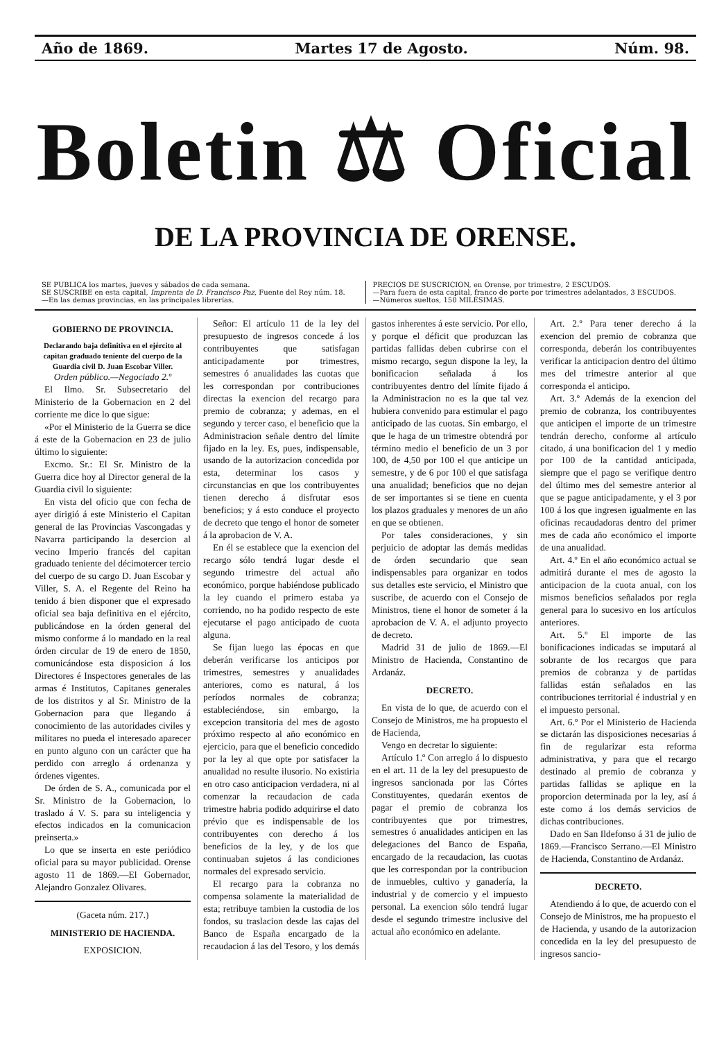Año de 1869. Martes 17 de Agosto. Núm. 98.
Boletin ⚖ Oficial
DE LA PROVINCIA DE ORENSE.
SE PUBLICA los martes, jueves y sábados de cada semana.
SE SUSCRIBE en esta capital, Imprenta de D. Francisco Paz, Fuente del Rey núm. 18.
—En las demas provincias, en las principales librerías.
PRECIOS DE SUSCRICION, en Orense, por trimestre, 2 ESCUDOS.
—Para fuera de esta capital, franco de porte por trimestres adelantados, 3 ESCUDOS.
—Números sueltos, 150 MILÉSIMAS.
GOBIERNO DE PROVINCIA.
Declarando baja definitiva en el ejército al capitan graduado teniente del cuerpo de la Guardia civil D. Juan Escobar Viller.
Orden público.—Negociado 2.º
El Ilmo. Sr. Subsecretario del Ministerio de la Gobernacion en 2 del corriente me dice lo que sigue:
«Por el Ministerio de la Guerra se dice á este de la Gobernacion en 23 de julio último lo siguiente:
Excmo. Sr.: El Sr. Ministro de la Guerra dice hoy al Director general de la Guardia civil lo siguiente:
En vista del oficio que con fecha de ayer dirigió á este Ministerio el Capitan general de las Provincias Vascongadas y Navarra participando la desercion al vecino Imperio francés del capitan graduado teniente del décimotercer tercio del cuerpo de su cargo D. Juan Escobar y Viller, S. A. el Regente del Reino ha tenido á bien disponer que el expresado oficial sea baja definitiva en el ejército, publicándose en la órden general del mismo conforme á lo mandado en la real órden circular de 19 de enero de 1850, comunicándose esta disposicion á los Directores é Inspectores generales de las armas é Institutos, Capitanes generales de los distritos y al Sr. Ministro de la Gobernacion para que llegando á conocimiento de las autoridades civiles y militares no pueda el interesado aparecer en punto alguno con un carácter que ha perdido con arreglo á ordenanza y órdenes vigentes.
De órden de S. A., comunicada por el Sr. Ministro de la Gobernacion, lo traslado á V. S. para su inteligencia y efectos indicados en la comunicacion preinserta.»
Lo que se inserta en este periódico oficial para su mayor publicidad. Orense agosto 11 de 1869.—El Gobernador, Alejandro Gonzalez Olivares.
(Gaceta núm. 217.)
MINISTERIO DE HACIENDA.
EXPOSICION.
Señor: El artículo 11 de la ley del presupuesto de ingresos concede á los contribuyentes que satisfagan anticipadamente por trimestres, semestres ó anualidades las cuotas que les correspondan por contribuciones directas la exencion del recargo para premio de cobranza; y ademas, en el segundo y tercer caso, el beneficio que la Administracion señale dentro del límite fijado en la ley. Es, pues, indispensable, usando de la autorizacion concedida por esta, determinar los casos y circunstancias en que los contribuyentes tienen derecho á disfrutar esos beneficios; y á esto conduce el proyecto de decreto que tengo el honor de someter á la aprobacion de V. A.
En él se establece que la exencion del recargo sólo tendrá lugar desde el segundo trimestre del actual año económico, porque habiéndose publicado la ley cuando el primero estaba ya corriendo, no ha podido respecto de este ejecutarse el pago anticipado de cuota alguna.
Se fijan luego las épocas en que deberán verificarse los anticipos por trimestres, semestres y anualidades anteriores, como es natural, á los períodos normales de cobranza; estableciéndose, sin embargo, la excepcion transitoria del mes de agosto próximo respecto al año económico en ejercicio, para que el beneficio concedido por la ley al que opte por satisfacer la anualidad no resulte ilusorio. No existiria en otro caso anticipacion verdadera, ni al comenzar la recaudacion de cada trimestre habria podido adquirirse el dato prévio que es indispensable de los contribuyentes con derecho á los beneficios de la ley, y de los que continuaban sujetos á las condiciones normales del expresado servicio.
El recargo para la cobranza no compensa solamente la materialidad de esta; retribuye tambien la custodia de los fondos, su traslacion desde las cajas del Banco de España encargado de la recaudacion á las del Tesoro, y los demás gastos inherentes á este servicio. Por ello, y porque el déficit que produzcan las partidas fallidas deben cubrirse con el mismo recargo, segun dispone la ley, la bonificacion señalada á los contribuyentes dentro del límite fijado á la Administracion no es la que tal vez hubiera convenido para estimular el pago anticipado de las cuotas. Sin embargo, el que le haga de un trimestre obtendrá por término medio el beneficio de un 3 por 100, de 4,50 por 100 el que anticipe un semestre, y de 6 por 100 el que satisfaga una anualidad; beneficios que no dejan de ser importantes si se tiene en cuenta los plazos graduales y menores de un año en que se obtienen.
Por tales consideraciones, y sin perjuicio de adoptar las demás medidas de órden secundario que sean indispensables para organizar en todos sus detalles este servicio, el Ministro que suscribe, de acuerdo con el Consejo de Ministros, tiene el honor de someter á la aprobacion de V. A. el adjunto proyecto de decreto.
Madrid 31 de julio de 1869.—El Ministro de Hacienda, Constantino de Ardanáz.
DECRETO.
En vista de lo que, de acuerdo con el Consejo de Ministros, me ha propuesto el de Hacienda,
Vengo en decretar lo siguiente:
Artículo 1.º Con arreglo á lo dispuesto en el art. 11 de la ley del presupuesto de ingresos sancionada por las Córtes Constituyentes, quedarán exentos de pagar el premio de cobranza los contribuyentes que por trimestres, semestres ó anualidades anticipen en las delegaciones del Banco de España, encargado de la recaudacion, las cuotas que les correspondan por la contribucion de inmuebles, cultivo y ganadería, la industrial y de comercio y el impuesto personal. La exencion sólo tendrá lugar desde el segundo trimestre inclusive del actual año económico en adelante.
Art. 2.º Para tener derecho á la exencion del premio de cobranza que corresponda, deberán los contribuyentes verificar la anticipacion dentro del último mes del trimestre anterior al que corresponda el anticipo.
Art. 3.º Además de la exencion del premio de cobranza, los contribuyentes que anticipen el importe de un trimestre tendrán derecho, conforme al artículo citado, á una bonificacion del 1 y medio por 100 de la cantidad anticipada, siempre que el pago se verifique dentro del último mes del semestre anterior al que se pague anticipadamente, y el 3 por 100 á los que ingresen igualmente en las oficinas recaudadoras dentro del primer mes de cada año económico el importe de una anualidad.
Art. 4.º En el año económico actual se admitirá durante el mes de agosto la anticipacion de la cuota anual, con los mismos beneficios señalados por regla general para lo sucesivo en los artículos anteriores.
Art. 5.º El importe de las bonificaciones indicadas se imputará al sobrante de los recargos que para premios de cobranza y de partidas fallidas están señalados en las contribuciones territorial é industrial y en el impuesto personal.
Art. 6.º Por el Ministerio de Hacienda se dictarán las disposiciones necesarias á fin de regularizar esta reforma administrativa, y para que el recargo destinado al premio de cobranza y partidas fallidas se aplique en la proporcion determinada por la ley, así á este como á los demás servicios de dichas contribuciones.
Dado en San Ildefonso á 31 de julio de 1869.—Francisco Serrano.—El Ministro de Hacienda, Constantino de Ardanáz.
DECRETO.
Atendiendo á lo que, de acuerdo con el Consejo de Ministros, me ha propuesto el de Hacienda, y usando de la autorizacion concedida en la ley del presupuesto de ingresos sancio-